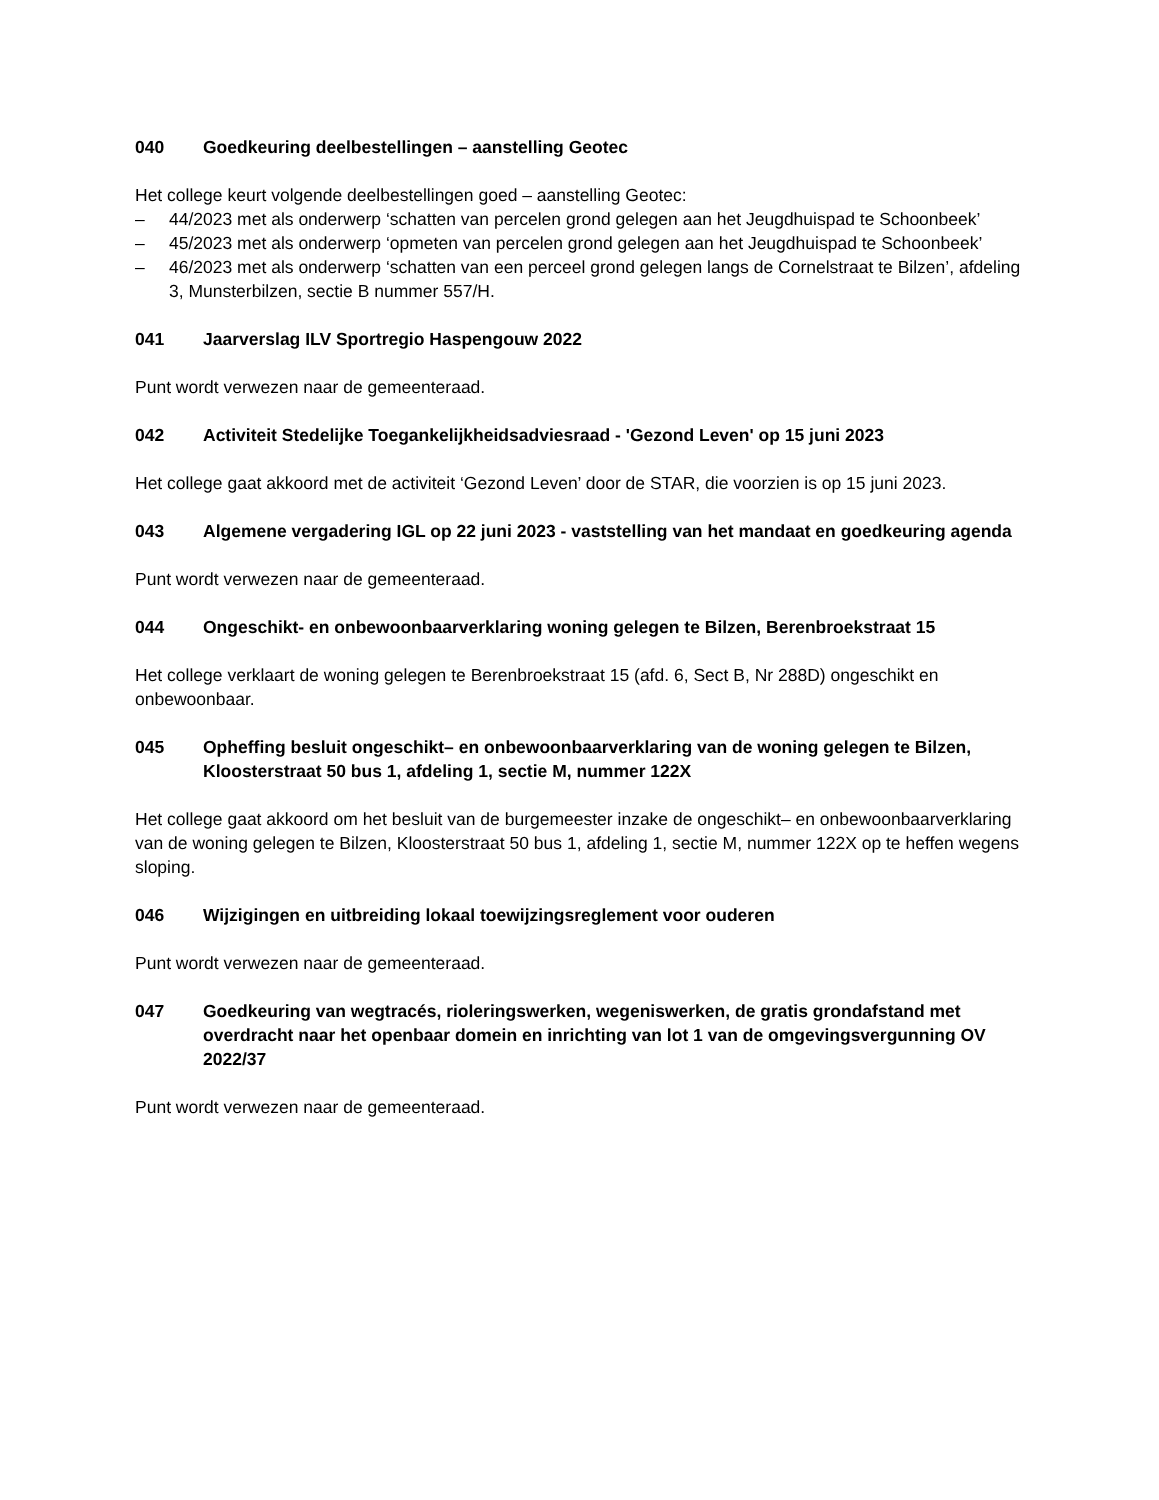040 Goedkeuring deelbestellingen – aanstelling Geotec
Het college keurt volgende deelbestellingen goed – aanstelling Geotec:
– 44/2023 met als onderwerp ‘schatten van percelen grond gelegen aan het Jeugdhuispad te Schoonbeek’
– 45/2023 met als onderwerp ‘opmeten van percelen grond gelegen aan het Jeugdhuispad te Schoonbeek’
– 46/2023 met als onderwerp ‘schatten van een perceel grond gelegen langs de Cornelstraat te Bilzen’, afdeling 3, Munsterbilzen, sectie B nummer 557/H.
041 Jaarverslag ILV Sportregio Haspengouw 2022
Punt wordt verwezen naar de gemeenteraad.
042 Activiteit Stedelijke Toegankelijkheidsadviesraad - 'Gezond Leven' op 15 juni 2023
Het college gaat akkoord met de activiteit ‘Gezond Leven’ door de STAR, die voorzien is op 15 juni 2023.
043 Algemene vergadering IGL op 22 juni 2023 - vaststelling van het mandaat en goedkeuring agenda
Punt wordt verwezen naar de gemeenteraad.
044 Ongeschikt- en onbewoonbaarverklaring woning gelegen te Bilzen, Berenbroekstraat 15
Het college verklaart de woning gelegen te Berenbroekstraat 15 (afd. 6, Sect B, Nr 288D) ongeschikt en onbewoonbaar.
045 Opheffing besluit ongeschikt– en onbewoonbaarverklaring van de woning gelegen te Bilzen, Kloosterstraat 50 bus 1, afdeling 1, sectie M, nummer 122X
Het college gaat akkoord om het besluit van de burgemeester inzake de ongeschikt– en onbewoonbaarverklaring van de woning gelegen te Bilzen, Kloosterstraat 50 bus 1, afdeling 1, sectie M, nummer 122X op te heffen wegens sloping.
046 Wijzigingen en uitbreiding lokaal toewijzingsreglement voor ouderen
Punt wordt verwezen naar de gemeenteraad.
047 Goedkeuring van wegtracés, rioleringswerken, wegeniswerken, de gratis grondafstand met overdracht naar het openbaar domein en inrichting van lot 1 van de omgevingsvergunning OV 2022/37
Punt wordt verwezen naar de gemeenteraad.